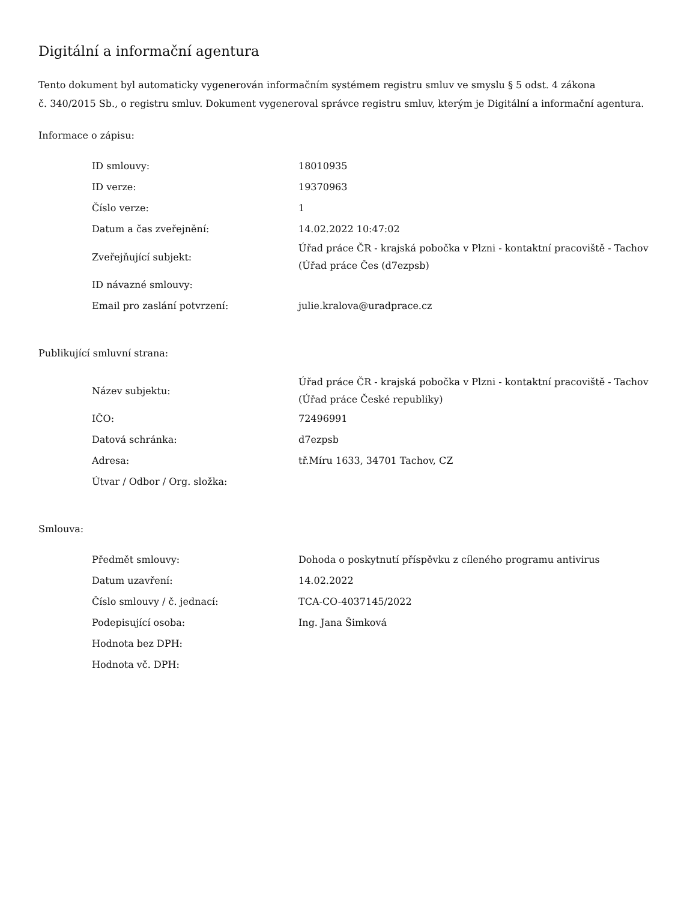Digitální a informační agentura
Tento dokument byl automaticky vygenerován informačním systémem registru smluv ve smyslu § 5 odst. 4 zákona
č. 340/2015 Sb., o registru smluv. Dokument vygeneroval správce registru smluv, kterým je Digitální a informační agentura.
Informace o zápisu:
| ID smlouvy: | 18010935 |
| ID verze: | 19370963 |
| Číslo verze: | 1 |
| Datum a čas zveřejnění: | 14.02.2022 10:47:02 |
| Zveřejňující subjekt: | Úřad práce ČR - krajská pobočka v Plzni - kontaktní pracoviště - Tachov (Úřad práce Čes (d7ezpsb) |
| ID návazné smlouvy: | |
| Email pro zaslání potvrzení: | julie.kralova@uradprace.cz |
Publikující smluvní strana:
| Název subjektu: | Úřad práce ČR - krajská pobočka v Plzni - kontaktní pracoviště - Tachov (Úřad práce České republiky) |
| IČO: | 72496991 |
| Datová schránka: | d7ezpsb |
| Adresa: | tř.Míru 1633, 34701 Tachov, CZ |
| Útvar / Odbor / Org. složka: | |
Smlouva:
| Předmět smlouvy: | Dohoda o poskytnutí příspěvku z cíleného programu antivirus |
| Datum uzavření: | 14.02.2022 |
| Číslo smlouvy / č. jednací: | TCA-CO-4037145/2022 |
| Podepisující osoba: | Ing. Jana Šimková |
| Hodnota bez DPH: | |
| Hodnota vč. DPH: | |